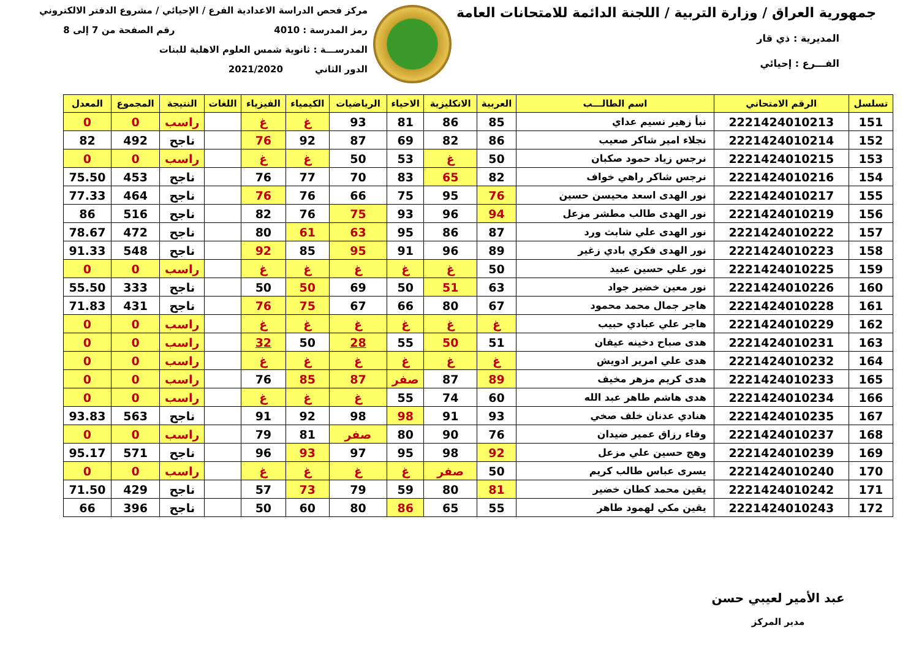جمهورية العراق / وزارة التربية / اللجنة الدائمة للامتحانات العامة
المديرية : ذي قار
الفـــرع : إحيائي
مركز فحص الدراسة الاعدادية الفرع / الإحيائي / مشروع الدفتر الالكتروني
رمز المدرسة : 4010 رقم الصفحة من 7 إلى 8
المدرســـة : ثانوية شمس العلوم الاهلية للبنات
الدور الثاني 2021/2020
| تسلسل | الرقم الامتحاني | اسم الطالـــب | العربية | الانكليزية | الاحياء | الرياضيات | الكيمياء | الفيزياء | اللغات | النتيجة | المجموع | المعدل |
| --- | --- | --- | --- | --- | --- | --- | --- | --- | --- | --- | --- | --- |
| 151 | 2221424010213 | نبأ زهير نسيم عداي | 85 | 86 | 81 | 93 | غ | غ | | راسب | 0 | 0 |
| 152 | 2221424010214 | نجلاء امير شاكر صعيب | 86 | 82 | 69 | 87 | 92 | 76 | | ناجح | 492 | 82 |
| 153 | 2221424010215 | نرجس زياد حمود صكبان | 50 | غ | 53 | 50 | غ | غ | | راسب | 0 | 0 |
| 154 | 2221424010216 | نرجس شاكر راهي خواف | 82 | 65 | 83 | 70 | 77 | 76 | | ناجح | 453 | 75.50 |
| 155 | 2221424010217 | نور الهدى اسعد محيسن حسين | 76 | 95 | 75 | 66 | 76 | 76 | | ناجح | 464 | 77.33 |
| 156 | 2221424010219 | نور الهدى طالب مطشر مزعل | 94 | 96 | 93 | 75 | 76 | 82 | | ناجح | 516 | 86 |
| 157 | 2221424010222 | نور الهدى علي شابث ورد | 87 | 86 | 95 | 63 | 61 | 80 | | ناجح | 472 | 78.67 |
| 158 | 2221424010223 | نور الهدى فكري بادي زغير | 89 | 96 | 91 | 95 | 85 | 92 | | ناجح | 548 | 91.33 |
| 159 | 2221424010225 | نور علي حسين عبيد | 50 | غ | غ | غ | غ | غ | | راسب | 0 | 0 |
| 160 | 2221424010226 | نور معين خضير جواد | 63 | 51 | 50 | 69 | 50 | 50 | | ناجح | 333 | 55.50 |
| 161 | 2221424010228 | هاجر جمال محمد محمود | 67 | 80 | 66 | 67 | 75 | 76 | | ناجح | 431 | 71.83 |
| 162 | 2221424010229 | هاجر علي عبادي حبيب | غ | غ | غ | غ | غ | غ | | راسب | 0 | 0 |
| 163 | 2221424010231 | هدى صباح دخينه عيفان | 51 | 50 | 55 | 28 | 50 | 32 | | راسب | 0 | 0 |
| 164 | 2221424010232 | هدى علي امرير ادويش | غ | غ | غ | غ | غ | غ | | راسب | 0 | 0 |
| 165 | 2221424010233 | هدى كريم مزهر مخيف | 89 | 87 | صفر | 87 | 85 | 76 | | راسب | 0 | 0 |
| 166 | 2221424010234 | هدى هاشم طاهر عبد الله | 60 | 74 | 55 | غ | غ | غ | | راسب | 0 | 0 |
| 167 | 2221424010235 | هنادي عدنان خلف صخي | 93 | 91 | 98 | 98 | 92 | 91 | | ناجح | 563 | 93.83 |
| 168 | 2221424010237 | وفاء رزاق عمير ضيدان | 76 | 90 | 80 | صفر | 81 | 79 | | راسب | 0 | 0 |
| 169 | 2221424010239 | وهج حسين علي مزعل | 92 | 98 | 95 | 97 | 93 | 96 | | ناجح | 571 | 95.17 |
| 170 | 2221424010240 | يسرى عباس طالب كريم | 50 | صفر | غ | غ | غ | غ | | راسب | 0 | 0 |
| 171 | 2221424010242 | يقين محمد كطان خضير | 81 | 80 | 59 | 79 | 73 | 57 | | ناجح | 429 | 71.50 |
| 172 | 2221424010243 | يقين مكي لهمود طاهر | 55 | 65 | 86 | 80 | 60 | 50 | | ناجح | 396 | 66 |
عبد الأمير لعيبي حسن
مدير المركز